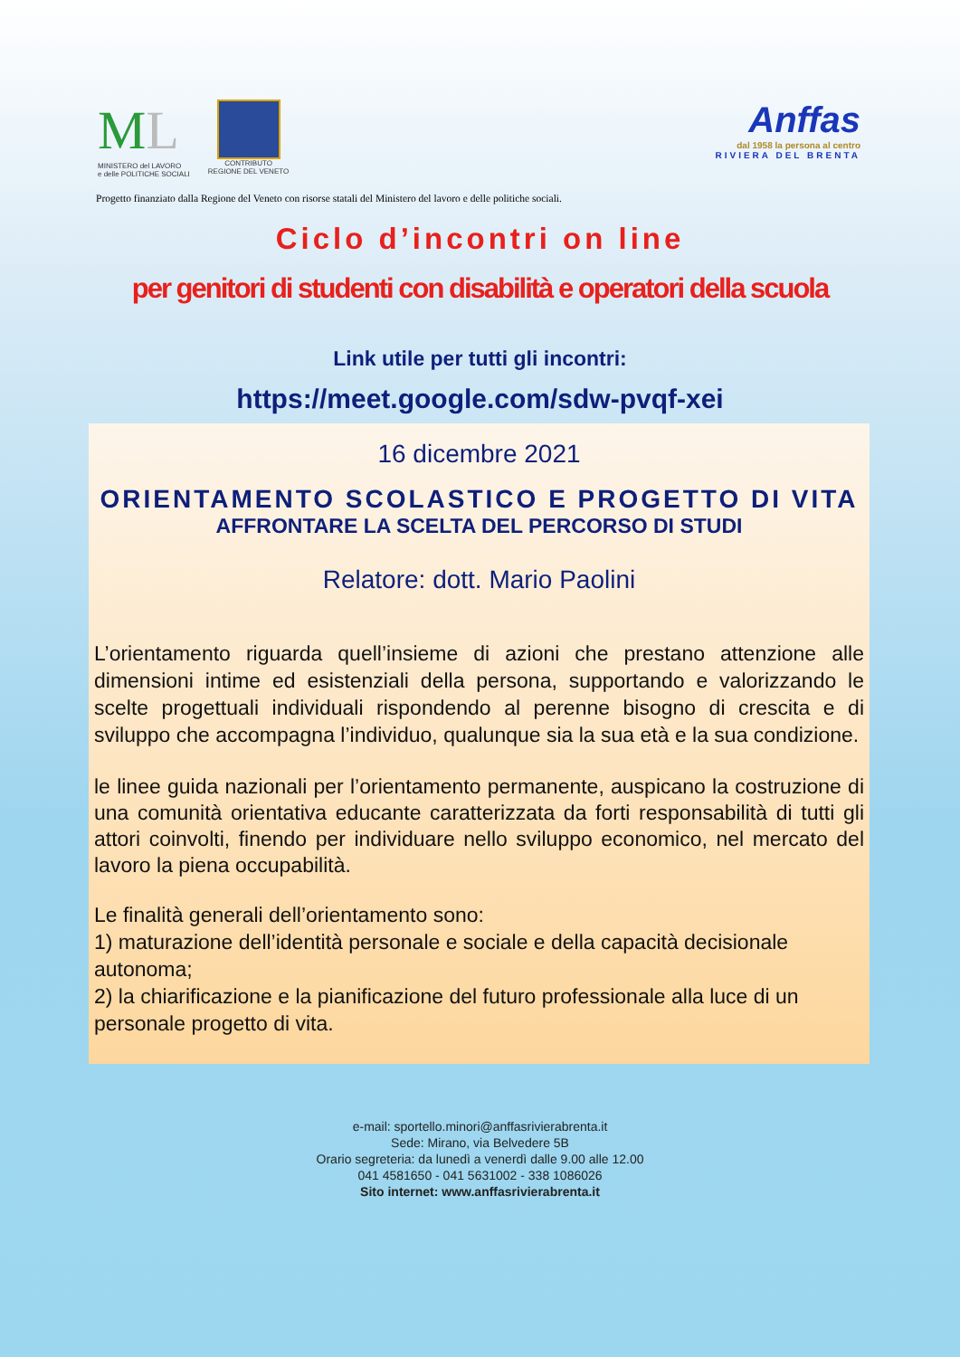ML
MINISTERO del LAVORO
e delle POLITICHE SOCIALI
CONTRIBUTO
REGIONE DEL VENETO
Anffas
dal 1958 la persona al centro
RIVIERA DEL BRENTA
Progetto finanziato dalla Regione del Veneto con risorse statali del Ministero del lavoro e delle politiche sociali.
Ciclo d’incontri on line
per genitori di studenti con disabilità e operatori della scuola
Link utile per tutti gli incontri:
https://meet.google.com/sdw-pvqf-xei
16 dicembre 2021
ORIENTAMENTO SCOLASTICO E PROGETTO DI VITA
AFFRONTARE LA SCELTA DEL PERCORSO DI STUDI
Relatore: dott. Mario Paolini
L’orientamento riguarda quell’insieme di azioni che prestano attenzione alle dimensioni intime ed esistenziali della persona, supportando e valorizzando le scelte progettuali individuali rispondendo al perenne bisogno di crescita e di sviluppo che accompagna l’individuo, qualunque sia la sua età e la sua condizione.
le linee guida nazionali per l’orientamento permanente, auspicano la costruzione di una comunità orientativa educante caratterizzata da forti responsabilità di tutti gli attori coinvolti, finendo per individuare nello sviluppo economico, nel mercato del lavoro la piena occupabilità.
Le finalità generali dell’orientamento sono:
1) maturazione dell’identità personale e sociale e della capacità decisionale autonoma;
2) la chiarificazione e la pianificazione del futuro professionale alla luce di un personale progetto di vita.
e-mail: sportello.minori@anffasrivierabrenta.it
Sede: Mirano, via Belvedere 5B
Orario segreteria: da lunedì a venerdì dalle 9.00 alle 12.00
041 4581650 - 041 5631002 - 338 1086026
Sito internet: www.anffasrivierabrenta.it